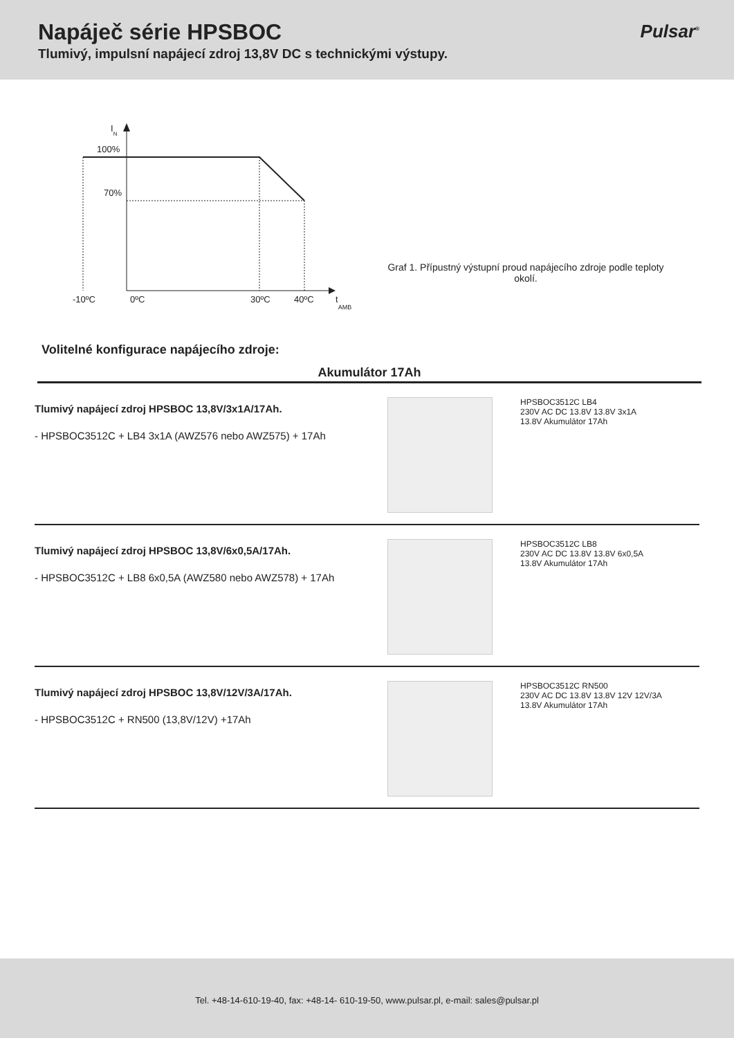Napáječ série HPSBOC
Tlumivý, impulsní napájecí zdroj 13,8V DC s technickými výstupy.
Pulsar<sup>®</sup>
IN
100%
70%
-10ºC
0ºC
30ºC
40ºC
tAMB
Graf 1. Přípustný výstupní proud napájecího zdroje podle teploty okolí.
Volitelné konfigurace napájecího zdroje:
Akumulátor 17Ah
Tlumivý napájecí zdroj HPSBOC 13,8V/3x1A/17Ah.
- HPSBOC3512C + LB4 3x1A (AWZ576 nebo AWZ575) + 17Ah
HPSBOC3512C LB4
230V AC DC 13.8V 13.8V 3x1A
13.8V Akumulátor 17Ah
Tlumivý napájecí zdroj HPSBOC 13,8V/6x0,5A/17Ah.
- HPSBOC3512C + LB8 6x0,5A (AWZ580 nebo AWZ578) + 17Ah
HPSBOC3512C LB8
230V AC DC 13.8V 13.8V 6x0,5A
13.8V Akumulátor 17Ah
Tlumivý napájecí zdroj HPSBOC 13,8V/12V/3A/17Ah.
- HPSBOC3512C + RN500 (13,8V/12V) +17Ah
HPSBOC3512C RN500
230V AC DC 13.8V 13.8V 12V 12V/3A
13.8V Akumulátor 17Ah
Tel. +48-14-610-19-40, fax: +48-14- 610-19-50, www.pulsar.pl, e-mail: sales@pulsar.pl